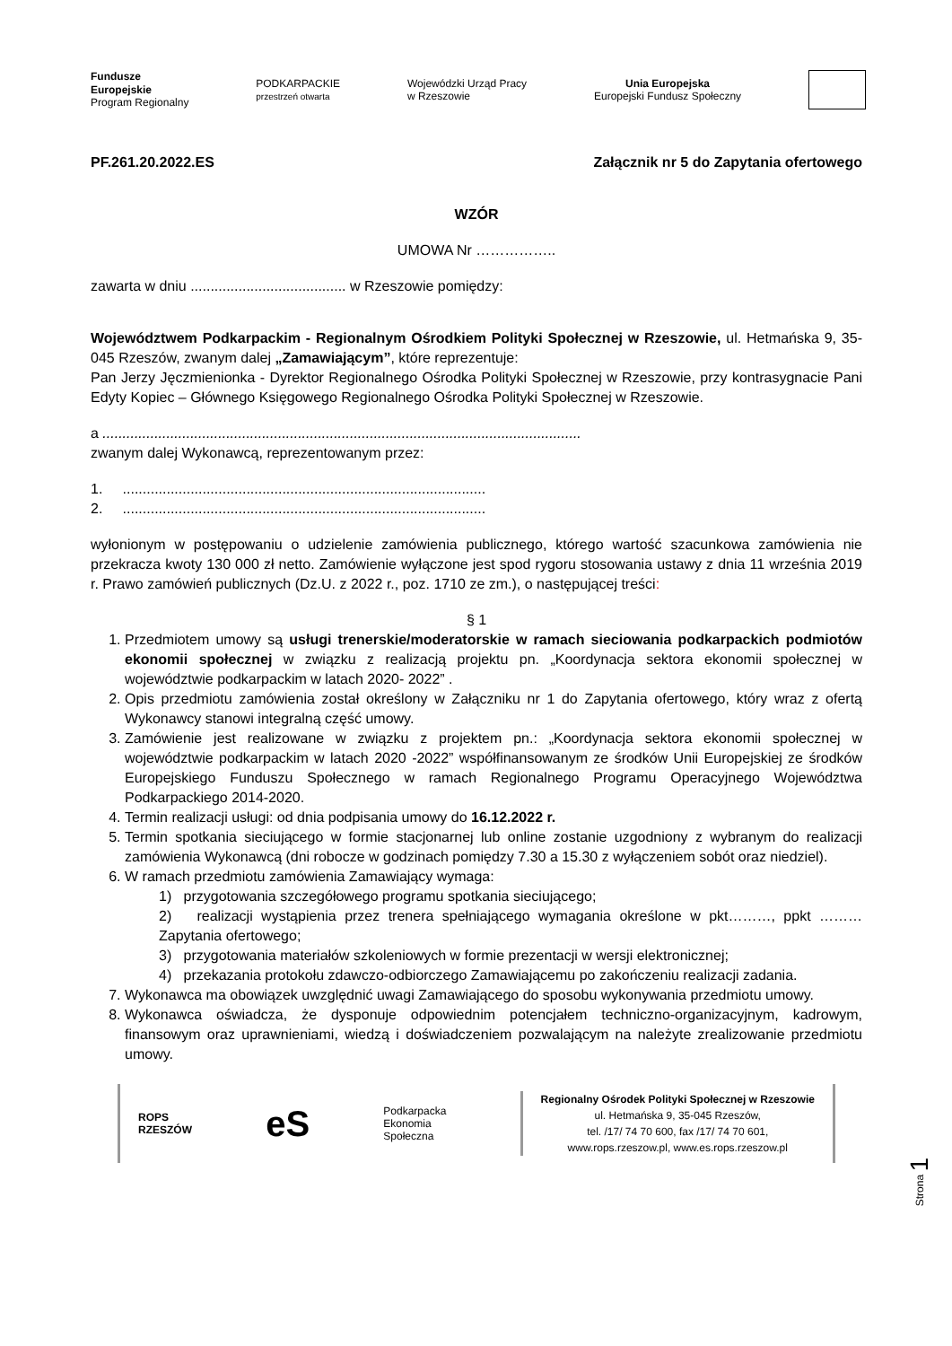Fundusze
Europejskie
Program Regionalny
PODKARPACKIE
przestrzeń otwarta
Wojewódzki Urząd Pracy
w Rzeszowie
Unia Europejska
Europejski Fundusz Społeczny
PF.261.20.2022.ES Załącznik nr 5 do Zapytania ofertowego
WZÓR
UMOWA Nr ……………..
zawarta w dniu ....................................... w Rzeszowie pomiędzy:
Województwem Podkarpackim - Regionalnym Ośrodkiem Polityki Społecznej w Rzeszowie, ul. Hetmańska 9, 35-045 Rzeszów, zwanym dalej „Zamawiającym”, które reprezentuje:
Pan Jerzy Jęczmienionka - Dyrektor Regionalnego Ośrodka Polityki Społecznej w Rzeszowie, przy kontrasygnacie Pani Edyty Kopiec – Głównego Księgowego Regionalnego Ośrodka Polityki Społecznej w Rzeszowie.
a ........................................................................................................................
zwanym dalej Wykonawcą, reprezentowanym przez:
1. ...........................................................................................
2. ...........................................................................................
wyłonionym w postępowaniu o udzielenie zamówienia publicznego, którego wartość szacunkowa zamówienia nie przekracza kwoty 130 000 zł netto. Zamówienie wyłączone jest spod rygoru stosowania ustawy z dnia 11 września 2019 r. Prawo zamówień publicznych (Dz.U. z 2022 r., poz. 1710 ze zm.), o następującej treści:
§ 1
1. Przedmiotem umowy są usługi trenerskie/moderatorskie w ramach sieciowania podkarpackich podmiotów ekonomii społecznej w związku z realizacją projektu pn. „Koordynacja sektora ekonomii społecznej w województwie podkarpackim w latach 2020- 2022” .
2. Opis przedmiotu zamówienia został określony w Załączniku nr 1 do Zapytania ofertowego, który wraz z ofertą Wykonawcy stanowi integralną część umowy.
3. Zamówienie jest realizowane w związku z projektem pn.: „Koordynacja sektora ekonomii społecznej w województwie podkarpackim w latach 2020 -2022” współfinansowanym ze środków Unii Europejskiej ze środków Europejskiego Funduszu Społecznego w ramach Regionalnego Programu Operacyjnego Województwa Podkarpackiego 2014-2020.
4. Termin realizacji usługi: od dnia podpisania umowy do 16.12.2022 r.
5. Termin spotkania sieciującego w formie stacjonarnej lub online zostanie uzgodniony z wybranym do realizacji zamówienia Wykonawcą (dni robocze w godzinach pomiędzy 7.30 a 15.30 z wyłączeniem sobót oraz niedziel).
6. W ramach przedmiotu zamówienia Zamawiający wymaga:
1) przygotowania szczegółowego programu spotkania sieciującego;
2) realizacji wystąpienia przez trenera spełniającego wymagania określone w pkt………, ppkt ……… Zapytania ofertowego;
3) przygotowania materiałów szkoleniowych w formie prezentacji w wersji elektronicznej;
4) przekazania protokołu zdawczo-odbiorczego Zamawiającemu po zakończeniu realizacji zadania.
7. Wykonawca ma obowiązek uwzględnić uwagi Zamawiającego do sposobu wykonywania przedmiotu umowy.
8. Wykonawca oświadcza, że dysponuje odpowiednim potencjałem techniczno-organizacyjnym, kadrowym, finansowym oraz uprawnieniami, wiedzą i doświadczeniem pozwalającym na należyte zrealizowanie przedmiotu umowy.
ROPS
RZESZÓW
eS
Podkarpacka
Ekonomia
Społeczna
Regionalny Ośrodek Polityki Społecznej w Rzeszowie
ul. Hetmańska 9, 35-045 Rzeszów,
tel. /17/ 74 70 600, fax /17/ 74 70 601,
www.rops.rzeszow.pl, www.es.rops.rzeszow.pl
Strona 1